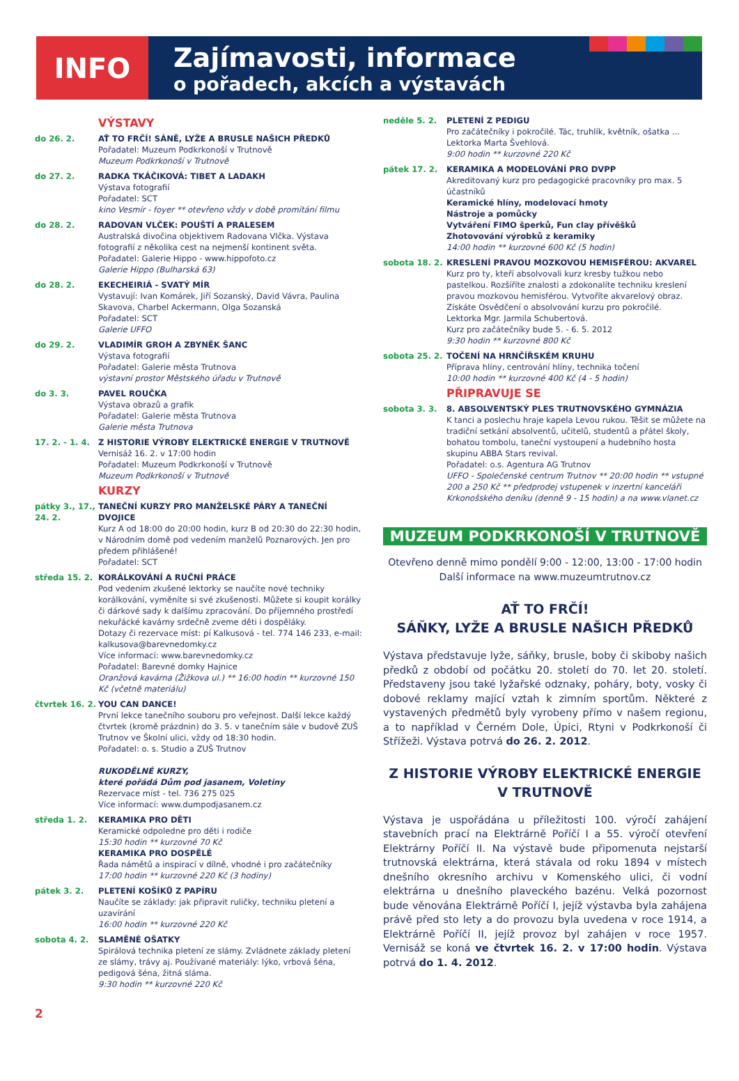INFO
Zajímavosti, informace
o pořadech, akcích a výstavách
VÝSTAVY
do 26. 2. AŤ TO FRČÍ! SÁNĚ, LYŽE A BRUSLE NAŠICH PŘEDKŮ
Pořadatel: Muzeum Podkrkonoší v Trutnově
Muzeum Podkrkonoší v Trutnově
do 27. 2. RADKA TKÁČIKOVÁ: TIBET A LADAKH
Výstava fotografií
Pořadatel: SCT
kino Vesmír - foyer ** otevřeno vždy v době promítání filmu
do 28. 2. RADOVAN VLČEK: POUŠTÍ A PRALESEM
Australská divočina objektivem Radovana Vlčka. Výstava fotografií z několika cest na nejmenší kontinent světa.
Pořadatel: Galerie Hippo - www.hippofoto.cz
Galerie Hippo (Bulharská 63)
do 28. 2. EKECHEIRIÁ - SVATÝ MÍR
Vystavují: Ivan Komárek, Jiří Sozanský, David Vávra, Paulina Skavova, Charbel Ackermann, Olga Sozanská
Pořadatel: SCT
Galerie UFFO
do 29. 2. VLADIMÍR GROH A ZBYNĚK ŠANC
Výstava fotografií
Pořadatel: Galerie města Trutnova
výstavní prostor Městského úřadu v Trutnově
do 3. 3. PAVEL ROUČKA
Výstava obrazů a grafik
Pořadatel: Galerie města Trutnova
Galerie města Trutnova
17. 2. - 1. 4.
Z HISTORIE VÝROBY ELEKTRICKÉ ENERGIE V TRUTNOVĚ
Vernisáž 16. 2. v 17:00 hodin
Pořadatel: Muzeum Podkrkonoší v Trutnově
Muzeum Podkrkonoší v Trutnově
KURZY
pátky 3., 17., 24. 2.
TANEČNÍ KURZY PRO MANŽELSKÉ PÁRY A TANEČNÍ DVOJICE
Kurz A od 18:00 do 20:00 hodin, kurz B od 20:30 do 22:30 hodin, v Národním domě pod vedením manželů Poznarových. Jen pro předem přihlášené!
Pořadatel: SCT
středa 15. 2. KORÁLKOVÁNÍ A RUČNÍ PRÁCE
Pod vedením zkušené lektorky se naučíte nové techniky korálkování, vyměníte si své zkušenosti. Můžete si koupit korálky či dárkové sady k dalšímu zpracování. Do příjemného prostředí nekuřácké kavárny srdečně zveme děti i dospěláky.
Dotazy či rezervace míst: pí Kalkusová - tel. 774 146 233, e-mail: kalkusova@barevnedomky.cz
Více informací: www.barevnedomky.cz
Pořadatel: Barevné domky Hajnice
Oranžová kavárna (Žižkova ul.) ** 16:00 hodin ** kurzovné 150 Kč (včetně materiálu)
čtvrtek 16. 2.
YOU CAN DANCE!
První lekce tanečního souboru pro veřejnost. Další lekce každý čtvrtek (kromě prázdnin) do 3. 5. v tanečním sále v budově ZUŠ Trutnov ve Školní ulici, vždy od 18:30 hodin.
Pořadatel: o. s. Studio a ZUŠ Trutnov
RUKODĚLNÉ KURZY,
které pořádá Dům pod jasanem, Voletiny
Rezervace míst - tel. 736 275 025
Více informací: www.dumpodjasanem.cz
středa 1. 2. KERAMIKA PRO DĚTI
Keramické odpoledne pro děti i rodiče
15:30 hodin ** kurzovné 70 Kč
KERAMIKA PRO DOSPĚLÉ
Řada námětů a inspirací v dílně, vhodné i pro začátečníky
17:00 hodin ** kurzovné 220 Kč (3 hodiny)
pátek 3. 2. PLETENÍ KOŠÍKŮ Z PAPÍRU
Naučíte se základy: jak připravit ruličky, techniku pletení a uzavírání
16:00 hodin ** kurzovné 220 Kč
sobota 4. 2. SLAMĚNÉ OŠATKY
Spirálová technika pletení ze slámy. Zvládnete základy pletení ze slámy, trávy aj. Používané materiály: lýko, vrbová šéna, pedigová šéna, žitná sláma.
9:30 hodin ** kurzovné 220 Kč
neděle 5. 2. PLETENÍ Z PEDIGU
Pro začátečníky i pokročilé. Tác, truhlík, květník, ošatka ...
Lektorka Marta Švehlová.
9:00 hodin ** kurzovné 220 Kč
pátek 17. 2. KERAMIKA A MODELOVÁNÍ PRO DVPP
Akreditovaný kurz pro pedagogické pracovníky pro max. 5 účastníků
Keramické hlíny, modelovací hmoty
Nástroje a pomůcky
Vytváření FIMO šperků, Fun clay přívěšků
Zhotovování výrobků z keramiky
14:00 hodin ** kurzovné 600 Kč (5 hodin)
sobota 18. 2. KRESLENÍ PRAVOU MOZKOVOU HEMISFÉROU: AKVAREL
Kurz pro ty, kteří absolvovali kurz kresby tužkou nebo pastelkou. Rozšíříte znalosti a zdokonalíte techniku kreslení pravou mozkovou hemisférou. Vytvoříte akvarelový obraz. Získáte Osvědčení o absolvování kurzu pro pokročilé.
Lektorka Mgr. Jarmila Schubertová.
Kurz pro začátečníky bude 5. - 6. 5. 2012
9:30 hodin ** kurzovné 800 Kč
sobota 25. 2. TOČENÍ NA HRNČÍŘSKÉM KRUHU
Příprava hlíny, centrování hlíny, technika točení
10:00 hodin ** kurzovné 400 Kč (4 - 5 hodin)
PŘIPRAVUJE SE
sobota 3. 3. 8. ABSOLVENTSKÝ PLES TRUTNOVSKÉHO GYMNÁZIA
K tanci a poslechu hraje kapela Levou rukou. Těšit se můžete na tradiční setkání absolventů, učitelů, studentů a přátel školy, bohatou tombolu, taneční vystoupení a hudebního hosta skupinu ABBA Stars revival.
Pořadatel: o.s. Agentura AG Trutnov
UFFO - Společenské centrum Trutnov ** 20:00 hodin ** vstupné 200 a 250 Kč ** předprodej vstupenek v inzertní kanceláři Krkonošského deníku (denně 9 - 15 hodin) a na www.vlanet.cz
MUZEUM PODKRKONOŠÍ V TRUTNOVĚ
Otevřeno denně mimo pondělí 9:00 - 12:00, 13:00 - 17:00 hodin
Další informace na www.muzeumtrutnov.cz
AŤ TO FRČÍ!
SÁŇKY, LYŽE A BRUSLE NAŠICH PŘEDKŮ
Výstava představuje lyže, sáňky, brusle, boby či skiboby našich předků z období od počátku 20. století do 70. let 20. století. Představeny jsou také lyžařské odznaky, poháry, boty, vosky či dobové reklamy mající vztah k zimním sportům. Některé z vystavených předmětů byly vyrobeny přímo v našem regionu, a to například v Černém Dole, Úpici, Rtyni v Podkrkonoší či Střížeži. Výstava potrvá do 26. 2. 2012.
Z HISTORIE VÝROBY ELEKTRICKÉ ENERGIE
V TRUTNOVĚ
Výstava je uspořádána u příležitosti 100. výročí zahájení stavebních prací na Elektrárně Poříčí I a 55. výročí otevření Elektrárny Poříčí II. Na výstavě bude připomenuta nejstarší trutnovská elektrárna, která stávala od roku 1894 v místech dnešního okresního archivu v Komenského ulici, či vodní elektrárna u dnešního plaveckého bazénu. Velká pozornost bude věnována Elektrárně Poříčí I, jejíž výstavba byla zahájena právě před sto lety a do provozu byla uvedena v roce 1914, a Elektrárně Poříčí II, jejíž provoz byl zahájen v roce 1957. Vernisáž se koná ve čtvrtek 16. 2. v 17:00 hodin. Výstava potrvá do 1. 4. 2012.
2